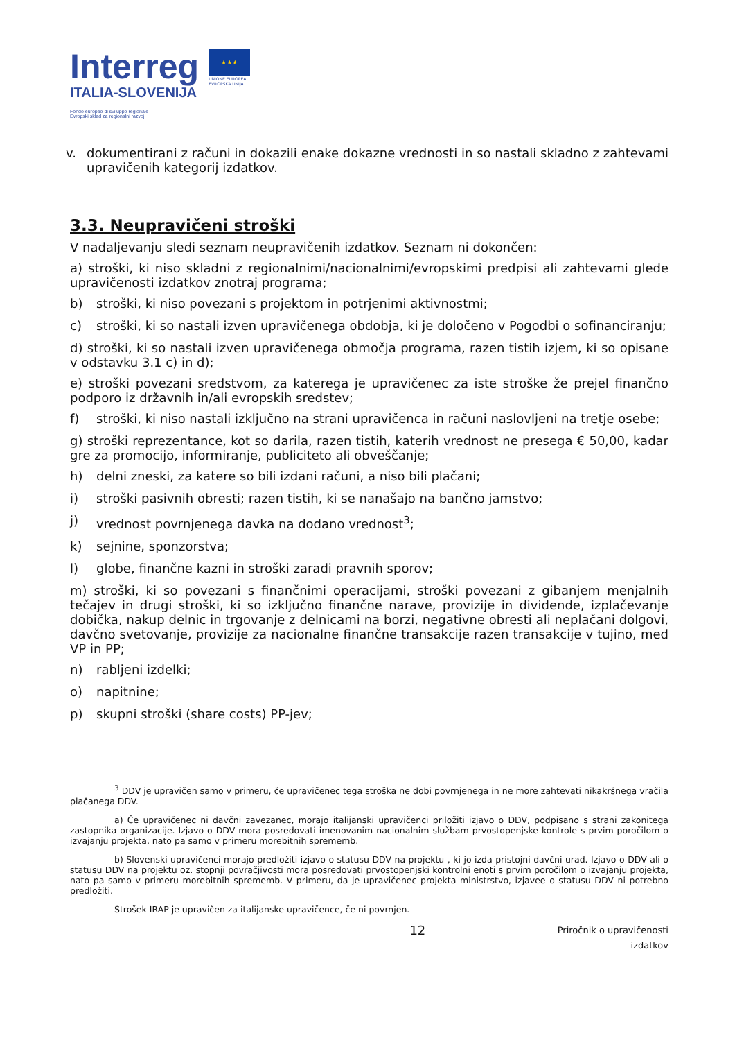Interreg
ITALIA-SLOVENIJA
Fondo europeo di sviluppo regionale
Evropski sklad za regionalni razvoj
★★★
UNIONE EUROPEA
EVROPSKA UNIJA
v. dokumentirani z računi in dokazili enake dokazne vrednosti in so nastali skladno z zahtevami upravičenih kategorij izdatkov.
3.3. Neupravičeni stroški
V nadaljevanju sledi seznam neupravičenih izdatkov. Seznam ni dokončen:
a) stroški, ki niso skladni z regionalnimi/nacionalnimi/evropskimi predpisi ali zahtevami glede upravičenosti izdatkov znotraj programa;
b) stroški, ki niso povezani s projektom in potrjenimi aktivnostmi;
c) stroški, ki so nastali izven upravičenega obdobja, ki je določeno v Pogodbi o sofinanciranju;
d) stroški, ki so nastali izven upravičenega območja programa, razen tistih izjem, ki so opisane v odstavku 3.1 c) in d);
e) stroški povezani sredstvom, za katerega je upravičenec za iste stroške že prejel finančno podporo iz državnih in/ali evropskih sredstev;
f) stroški, ki niso nastali izključno na strani upravičenca in računi naslovljeni na tretje osebe;
g) stroški reprezentance, kot so darila, razen tistih, katerih vrednost ne presega € 50,00, kadar gre za promocijo, informiranje, publiciteto ali obveščanje;
h) delni zneski, za katere so bili izdani računi, a niso bili plačani;
i) stroški pasivnih obresti; razen tistih, ki se nanašajo na bančno jamstvo;
j) vrednost povrnjenega davka na dodano vrednost<sup>3</sup>;
k) sejnine, sponzorstva;
l) globe, finančne kazni in stroški zaradi pravnih sporov;
m) stroški, ki so povezani s finančnimi operacijami, stroški povezani z gibanjem menjalnih tečajev in drugi stroški, ki so izključno finančne narave, provizije in dividende, izplačevanje dobička, nakup delnic in trgovanje z delnicami na borzi, negativne obresti ali neplačani dolgovi, davčno svetovanje, provizije za nacionalne finančne transakcije razen transakcije v tujino, med VP in PP;
n) rabljeni izdelki;
o) napitnine;
p) skupni stroški (share costs) PP-jev;
<sup>3</sup> DDV je upravičen samo v primeru, če upravičenec tega stroška ne dobi povrnjenega in ne more zahtevati nikakršnega vračila plačanega DDV.
a) Če upravičenec ni davčni zavezanec, morajo italijanski upravičenci priložiti izjavo o DDV, podpisano s strani zakonitega zastopnika organizacije. Izjavo o DDV mora posredovati imenovanim nacionalnim službam prvostopenjske kontrole s prvim poročilom o izvajanju projekta, nato pa samo v primeru morebitnih sprememb.
b) Slovenski upravičenci morajo predložiti izjavo o statusu DDV na projektu , ki jo izda pristojni davčni urad. Izjavo o DDV ali o statusu DDV na projektu oz. stopnji povračjivosti mora posredovati prvostopenjski kontrolni enoti s prvim poročilom o izvajanju projekta, nato pa samo v primeru morebitnih sprememb. V primeru, da je upravičenec projekta ministrstvo, izjavee o statusu DDV ni potrebno predložiti.
Strošek IRAP je upravičen za italijanske upravičence, če ni povrnjen.
12 Priročnik o upravičenosti
izdatkov